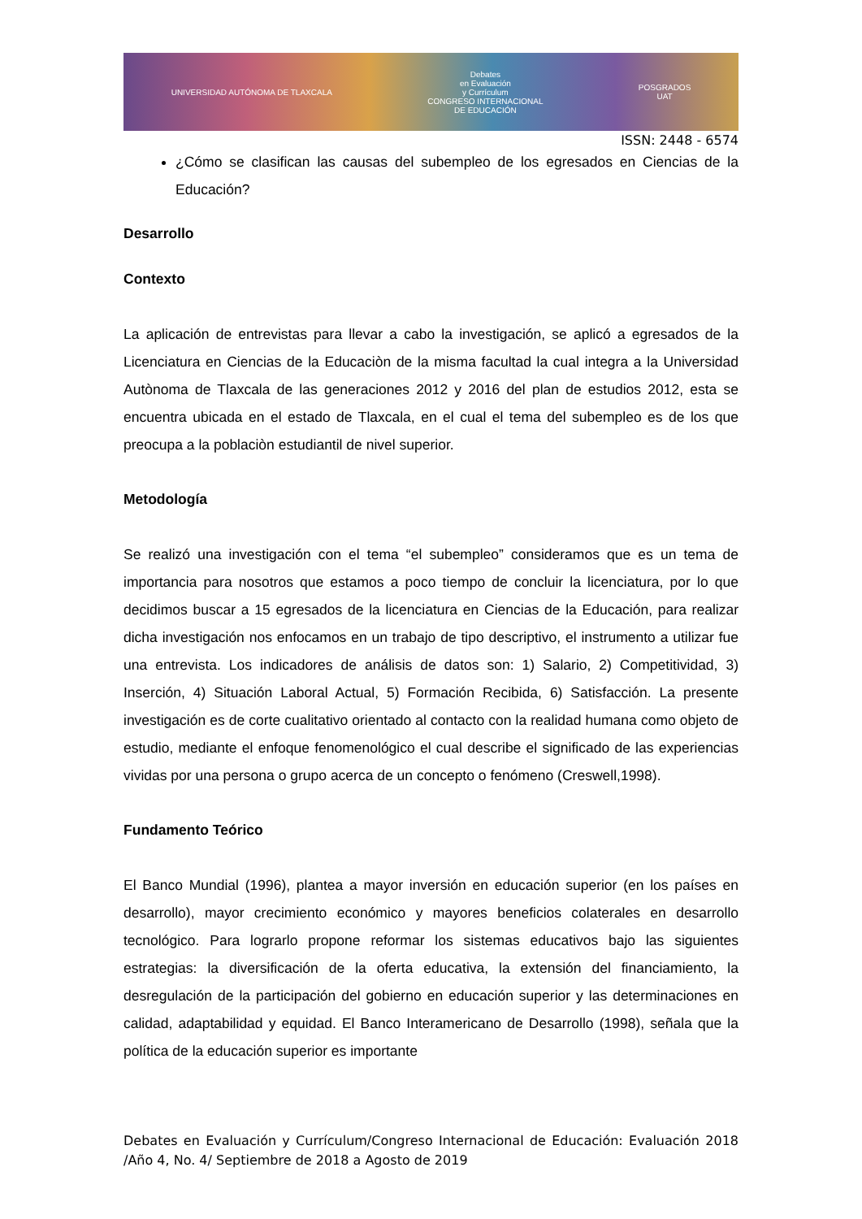UNIVERSIDAD AUTÓNOMA DE TLAXCALA
Debates
en Evaluación
y Currículum
CONGRESO INTERNACIONAL
DE EDUCACIÓN
POSGRADOS
UAT
ISSN: 2448 - 6574
¿Cómo se clasifican las causas del subempleo de los egresados en Ciencias de la Educación?
Desarrollo
Contexto
La aplicación de entrevistas para llevar a cabo la investigación, se aplicó a egresados de la Licenciatura en Ciencias de la Educaciòn de la misma facultad la cual integra a la Universidad Autònoma de Tlaxcala de las generaciones 2012 y 2016 del plan de estudios 2012, esta se encuentra ubicada en el estado de Tlaxcala, en el cual el tema del subempleo es de los que preocupa a la poblaciòn estudiantil de nivel superior.
Metodología
Se realizó una investigación con el tema “el subempleo” consideramos que es un tema de importancia para nosotros que estamos a poco tiempo de concluir la licenciatura, por lo que decidimos buscar a 15 egresados de la licenciatura en Ciencias de la Educación, para realizar dicha investigación nos enfocamos en un trabajo de tipo descriptivo, el instrumento a utilizar fue una entrevista. Los indicadores de análisis de datos son: 1) Salario, 2) Competitividad, 3) Inserción, 4) Situación Laboral Actual, 5) Formación Recibida, 6) Satisfacción. La presente investigación es de corte cualitativo orientado al contacto con la realidad humana como objeto de estudio, mediante el enfoque fenomenológico el cual describe el significado de las experiencias vividas por una persona o grupo acerca de un concepto o fenómeno (Creswell,1998).
Fundamento Teórico
El Banco Mundial (1996), plantea a mayor inversión en educación superior (en los países en desarrollo), mayor crecimiento económico y mayores beneficios colaterales en desarrollo tecnológico. Para lograrlo propone reformar los sistemas educativos bajo las siguientes estrategias: la diversificación de la oferta educativa, la extensión del financiamiento, la desregulación de la participación del gobierno en educación superior y las determinaciones en calidad, adaptabilidad y equidad. El Banco Interamericano de Desarrollo (1998), señala que la política de la educación superior es importante
Debates en Evaluación y Currículum/Congreso Internacional de Educación: Evaluación 2018 /Año 4, No. 4/ Septiembre de 2018 a Agosto de 2019